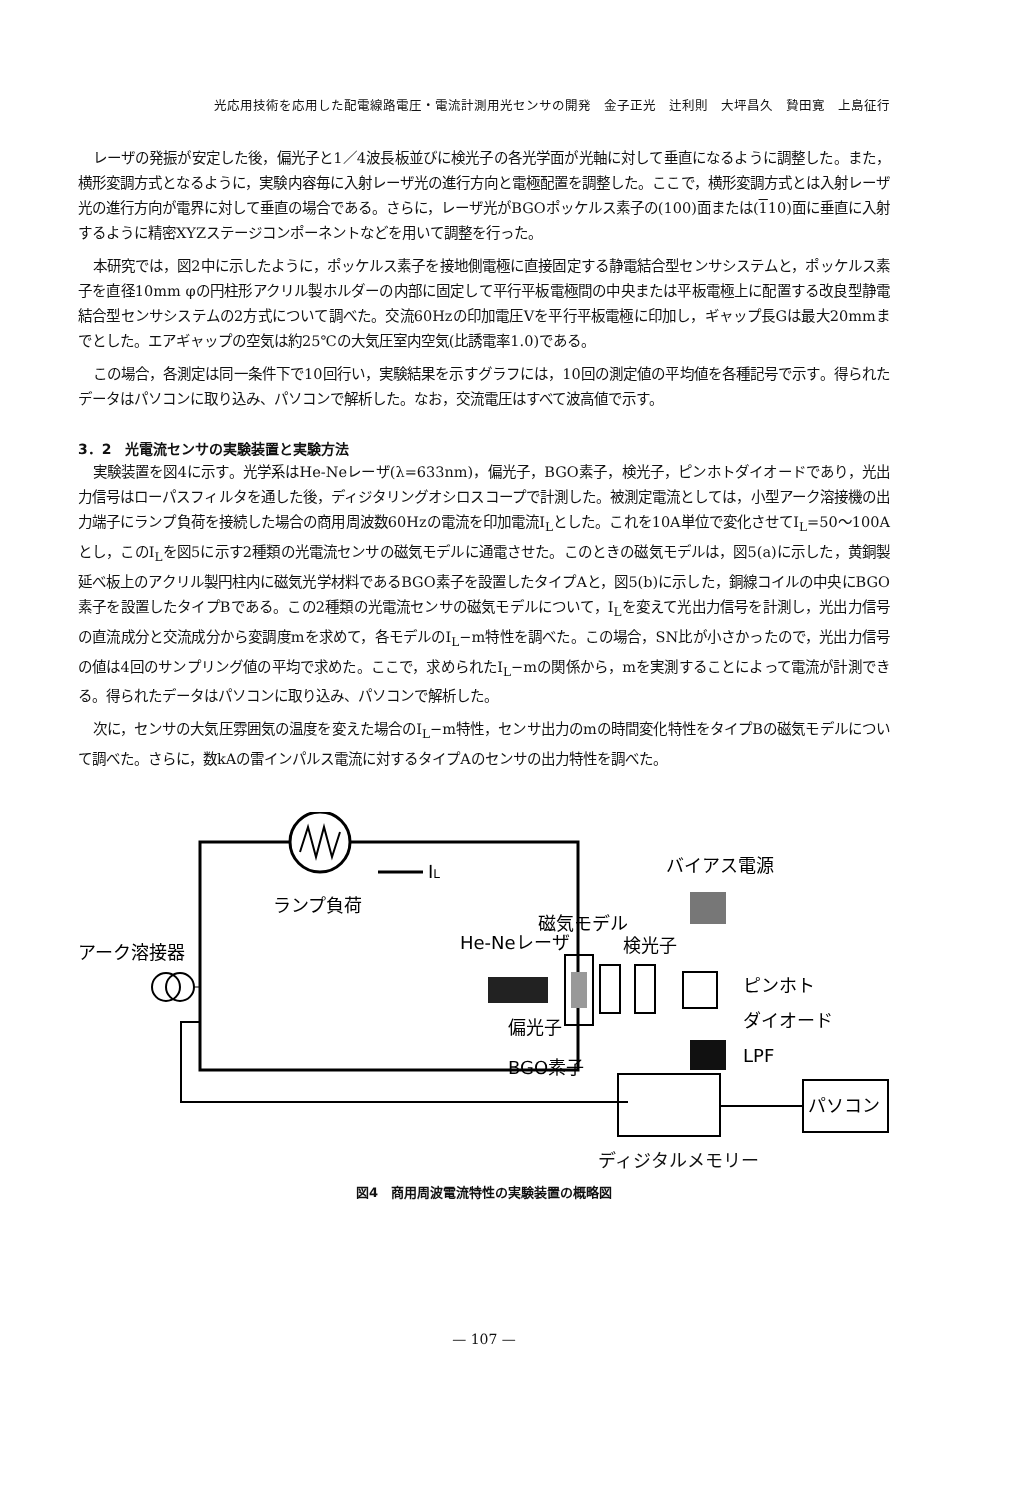光応用技術を応用した配電線路電圧・電流計測用光センサの開発　金子正光　辻利則　大坪昌久　贄田寛　上島征行
レーザの発振が安定した後，偏光子と1／4波長板並びに検光子の各光学面が光軸に対して垂直になるように調整した。また，横形変調方式となるように，実験内容毎に入射レーザ光の進行方向と電極配置を調整した。ここで，横形変調方式とは入射レーザ光の進行方向が電界に対して垂直の場合である。さらに，レーザ光がBGOポッケルス素子の(100)面または(110)面に垂直に入射するように精密XYZステージコンポーネントなどを用いて調整を行った。
本研究では，図2中に示したように，ポッケルス素子を接地側電極に直接固定する静電結合型センサシステムと，ポッケルス素子を直径10mm φの円柱形アクリル製ホルダーの内部に固定して平行平板電極間の中央または平板電極上に配置する改良型静電結合型センサシステムの2方式について調べた。交流60Hzの印加電圧Vを平行平板電極に印加し，ギャップ長Gは最大20mmまでとした。エアギャップの空気は約25℃の大気圧室内空気(比誘電率1.0)である。
この場合，各測定は同一条件下で10回行い，実験結果を示すグラフには，10回の測定値の平均値を各種記号で示す。得られたデータはパソコンに取り込み、パソコンで解析した。なお，交流電圧はすべて波高値で示す。
3．2　光電流センサの実験装置と実験方法
実験装置を図4に示す。光学系はHe-Neレーザ(λ=633nm)，偏光子，BGO素子，検光子，ピンホトダイオードであり，光出力信号はローパスフィルタを通した後，ディジタリングオシロスコープで計測した。被測定電流としては，小型アーク溶接機の出力端子にランプ負荷を接続した場合の商用周波数60Hzの電流を印加電流I<sub>L</sub>とした。これを10A単位で変化させてI<sub>L</sub>=50〜100Aとし，このI<sub>L</sub>を図5に示す2種類の光電流センサの磁気モデルに通電させた。このときの磁気モデルは，図5(a)に示した，黄銅製延べ板上のアクリル製円柱内に磁気光学材料であるBGO素子を設置したタイプAと，図5(b)に示した，銅線コイルの中央にBGO素子を設置したタイプBである。この2種類の光電流センサの磁気モデルについて，I<sub>L</sub>を変えて光出力信号を計測し，光出力信号の直流成分と交流成分から変調度mを求めて，各モデルのI<sub>L</sub>−m特性を調べた。この場合，SN比が小さかったので，光出力信号の値は4回のサンプリング値の平均で求めた。ここで，求められたI<sub>L</sub>−mの関係から，mを実測することによって電流が計測できる。得られたデータはパソコンに取り込み、パソコンで解析した。
次に，センサの大気圧雰囲気の温度を変えた場合のI<sub>L</sub>−m特性，センサ出力のmの時間変化特性をタイプBの磁気モデルについて調べた。さらに，数kAの雷インパルス電流に対するタイプAのセンサの出力特性を調べた。
IL
ランプ負荷
アーク溶接器
He-Neレーザ
磁気モデル
検光子
バイアス電源
ピンホト
ダイオード
LPF
偏光子
BGO素子
パソコン
ディジタルメモリー
図4　商用周波電流特性の実験装置の概略図
— 107 —